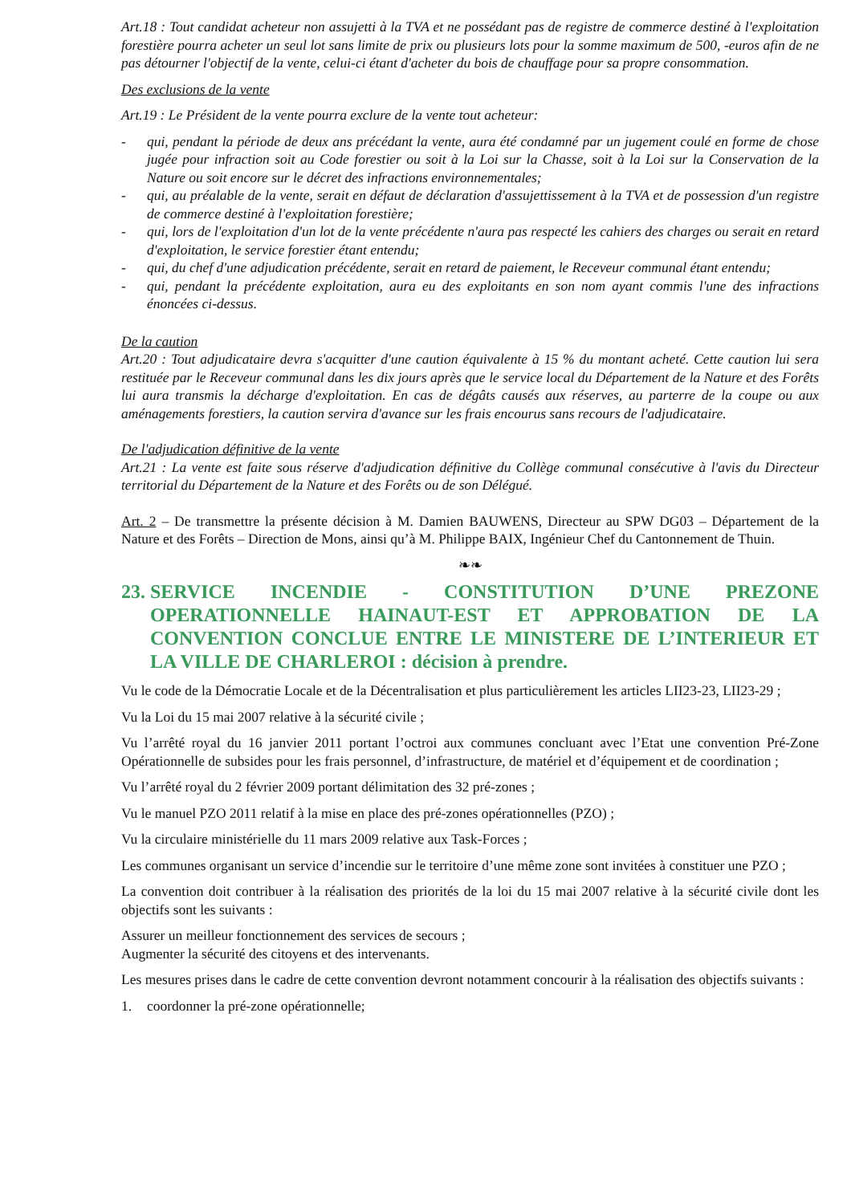Art.18 : Tout candidat acheteur non assujetti à la TVA et ne possédant pas de registre de commerce destiné à l'exploitation forestière pourra acheter un seul lot sans limite de prix ou plusieurs lots pour la somme maximum de 500, -euros afin de ne pas détourner l'objectif de la vente, celui-ci étant d'acheter du bois de chauffage pour sa propre consommation.
Des exclusions de la vente
Art.19 : Le Président de la vente pourra exclure de la vente tout acheteur:
- qui, pendant la période de deux ans précédant la vente, aura été condamné par un jugement coulé en forme de chose jugée pour infraction soit au Code forestier ou soit à la Loi sur la Chasse, soit à la Loi sur la Conservation de la Nature ou soit encore sur le décret des infractions environnementales;
- qui, au préalable de la vente, serait en défaut de déclaration d'assujettissement à la TVA et de possession d'un registre de commerce destiné à l'exploitation forestière;
- qui, lors de l'exploitation d'un lot de la vente précédente n'aura pas respecté les cahiers des charges ou serait en retard d'exploitation, le service forestier étant entendu;
- qui, du chef d'une adjudication précédente, serait en retard de paiement, le Receveur communal étant entendu;
- qui, pendant la précédente exploitation, aura eu des exploitants en son nom ayant commis l'une des infractions énoncées ci-dessus.
De la caution
Art.20 : Tout adjudicataire devra s'acquitter d'une caution équivalente à 15 % du montant acheté. Cette caution lui sera restituée par le Receveur communal dans les dix jours après que le service local du Département de la Nature et des Forêts lui aura transmis la décharge d'exploitation. En cas de dégâts causés aux réserves, au parterre de la coupe ou aux aménagements forestiers, la caution servira d'avance sur les frais encourus sans recours de l'adjudicataire.
De l'adjudication définitive de la vente
Art.21 : La vente est faite sous réserve d'adjudication définitive du Collège communal consécutive à l'avis du Directeur territorial du Département de la Nature et des Forêts ou de son Délégué.
Art. 2 – De transmettre la présente décision à M. Damien BAUWENS, Directeur au SPW DG03 – Département de la Nature et des Forêts – Direction de Mons, ainsi qu’à M. Philippe BAIX, Ingénieur Chef du Cantonnement de Thuin.
❧❧
23. SERVICE INCENDIE - CONSTITUTION D’UNE PREZONE OPERATIONNELLE HAINAUT-EST ET APPROBATION DE LA CONVENTION CONCLUE ENTRE LE MINISTERE DE L’INTERIEUR ET LA VILLE DE CHARLEROI : décision à prendre.
Vu le code de la Démocratie Locale et de la Décentralisation et plus particulièrement les articles LII23-23, LII23-29 ;
Vu la Loi du 15 mai 2007 relative à la sécurité civile ;
Vu l’arrêté royal du 16 janvier 2011 portant l’octroi aux communes concluant avec l’Etat une convention Pré-Zone Opérationnelle de subsides pour les frais personnel, d’infrastructure, de matériel et d’équipement et de coordination ;
Vu l’arrêté royal du 2 février 2009 portant délimitation des 32 pré-zones ;
Vu le manuel PZO 2011 relatif à la mise en place des pré-zones opérationnelles (PZO) ;
Vu la circulaire ministérielle du 11 mars 2009 relative aux Task-Forces ;
Les communes organisant un service d’incendie sur le territoire d’une même zone sont invitées à constituer une PZO ;
La convention doit contribuer à la réalisation des priorités de la loi du 15 mai 2007 relative à la sécurité civile dont les objectifs sont les suivants :
Assurer un meilleur fonctionnement des services de secours ;
Augmenter la sécurité des citoyens et des intervenants.
Les mesures prises dans le cadre de cette convention devront notamment concourir à la réalisation des objectifs suivants :
1. coordonner la pré-zone opérationnelle;